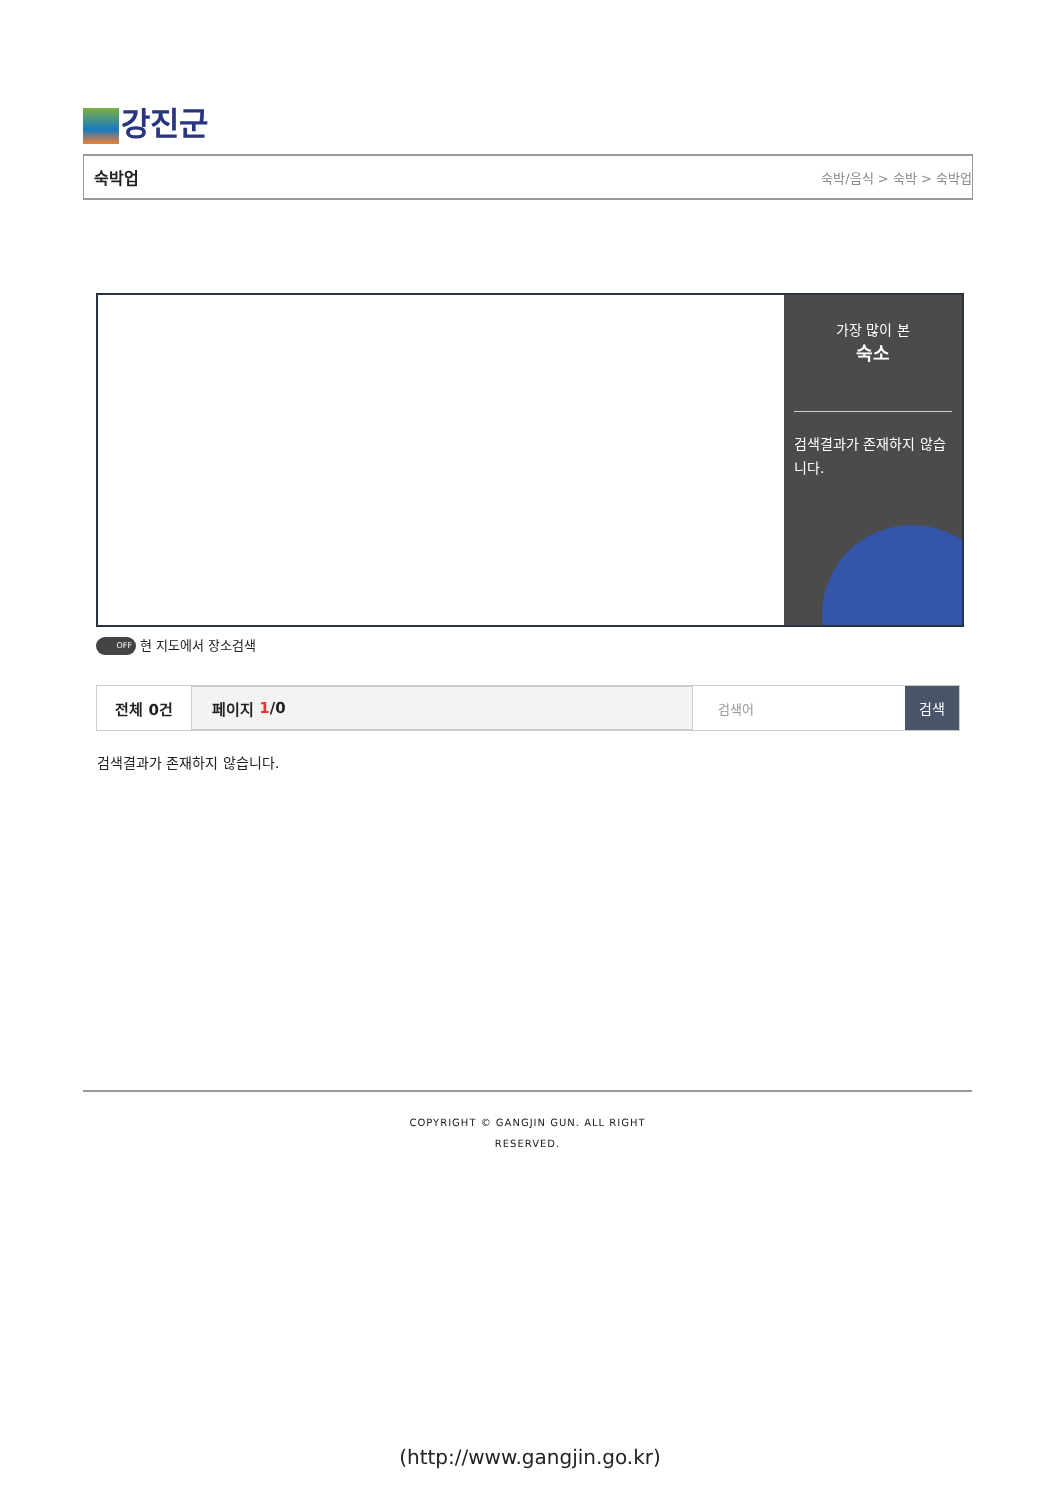강진군
숙박업 숙박/음식 > 숙박 > 숙박업
가장 많이 본
숙소
검색결과가 존재하지 않습니다.
OFF 현 지도에서 장소검색
전체 0건 페이지 1 /0
검색어 검색
검색결과가 존재하지 않습니다.
COPYRIGHT © GANGJIN GUN. ALL RIGHT
RESERVED.
(http://www.gangjin.go.kr)